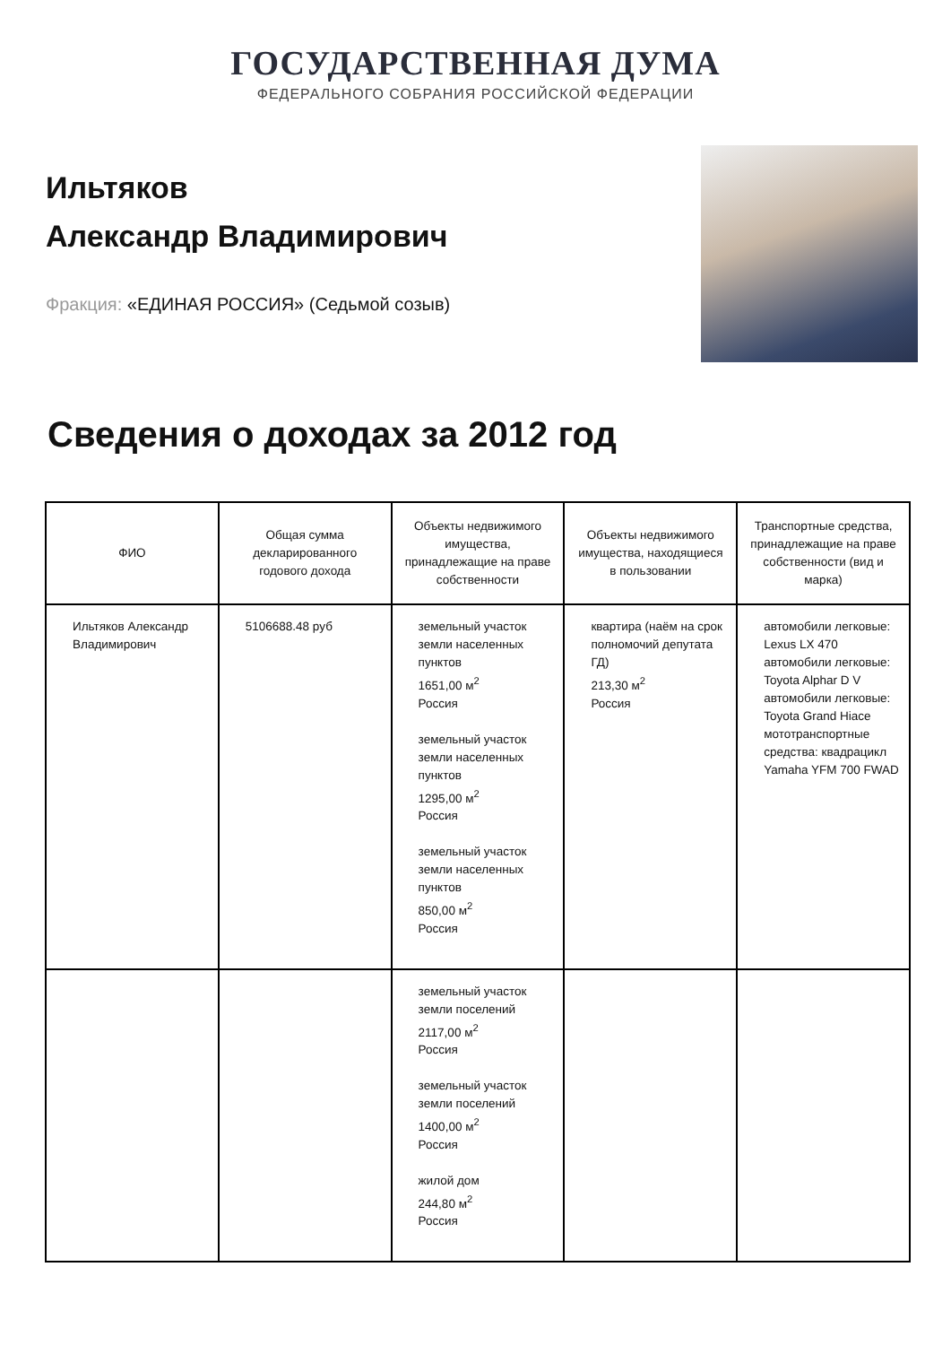ГОСУДАРСТВЕННАЯ ДУМА
ФЕДЕРАЛЬНОГО СОБРАНИЯ РОССИЙСКОЙ ФЕДЕРАЦИИ
Ильтяков
Александр Владимирович
Фракция: «ЕДИНАЯ РОССИЯ» (Седьмой созыв)
Сведения о доходах за 2012 год
| ФИО | Общая сумма декларированного годового дохода | Объекты недвижимого имущества, принадлежащие на праве собственности | Объекты недвижимого имущества, находящиеся в пользовании | Транспортные средства, принадлежащие на праве собственности (вид и марка) |
| --- | --- | --- | --- | --- |
| Ильтяков Александр Владимирович | 5106688.48 руб | земельный участок земли населенных пунктов 1651,00 м<sup>2</sup> Россия земельный участок земли населенных пунктов 1295,00 м<sup>2</sup> Россия земельный участок земли населенных пунктов 850,00 м<sup>2</sup> Россия | квартира (наём на срок полномочий депутата ГД) 213,30 м<sup>2</sup> Россия | автомобили легковые: Lexus LX 470 автомобили легковые: Toyota Alphar D V автомобили легковые: Toyota Grand Hiace мототранспортные средства: квадрацикл Yamaha YFM 700 FWAD |
| | | земельный участок земли поселений 2117,00 м<sup>2</sup> Россия земельный участок земли поселений 1400,00 м<sup>2</sup> Россия жилой дом 244,80 м<sup>2</sup> Россия | | |